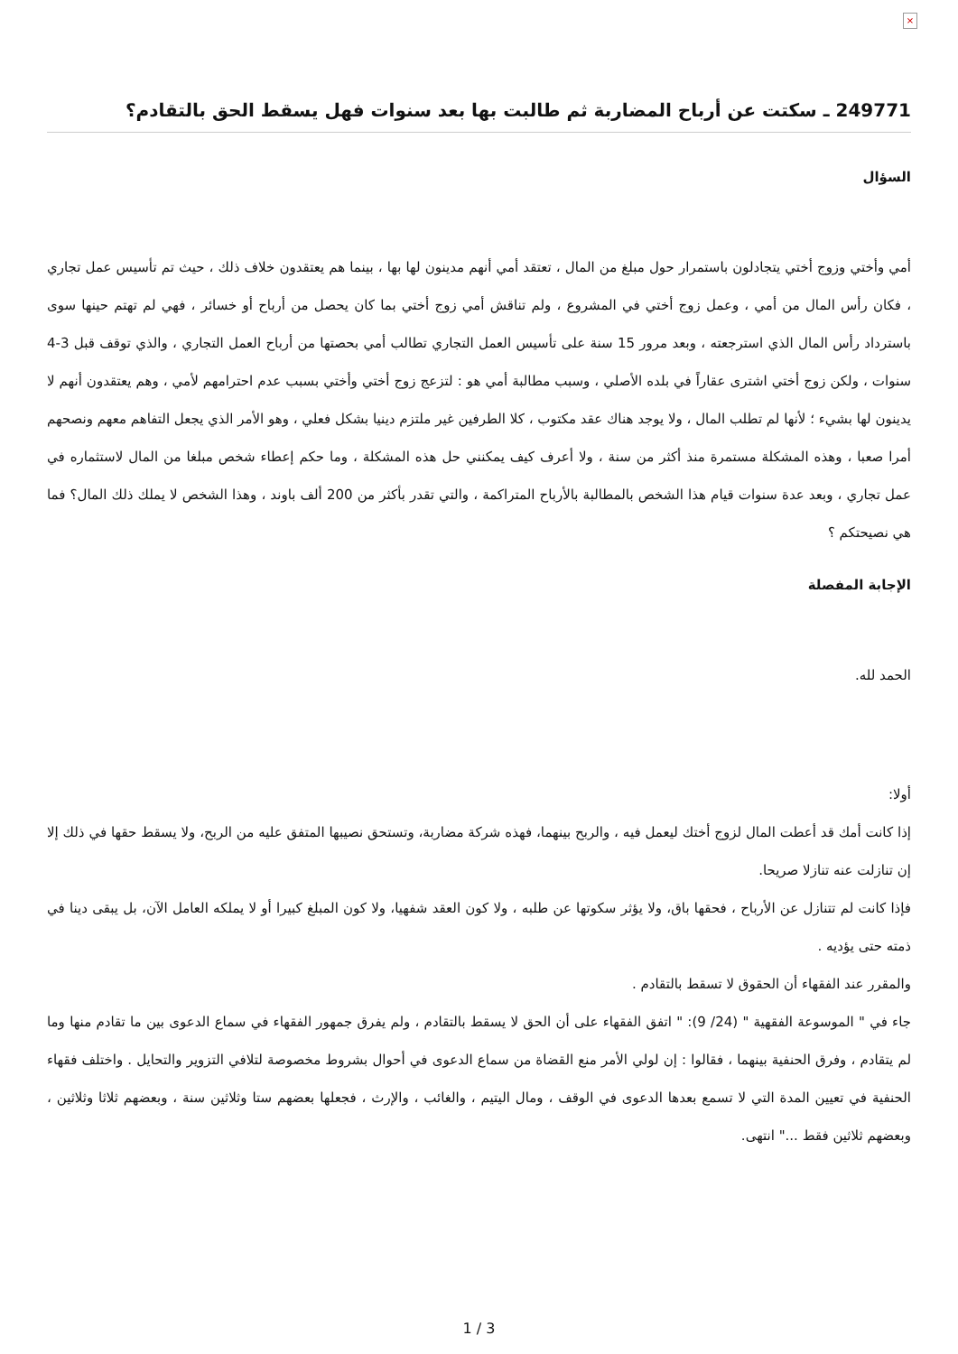×
249771 ـ سكتت عن أرباح المضاربة ثم طالبت بها بعد سنوات فهل يسقط الحق بالتقادم؟
السؤال
أمي وأختي وزوج أختي يتجادلون باستمرار حول مبلغ من المال ، تعتقد أمي أنهم مدينون لها بها ، بينما هم يعتقدون خلاف ذلك ، حيث تم تأسيس عمل تجاري ، فكان رأس المال من أمي ، وعمل زوج أختي في المشروع ، ولم تناقش أمي زوج أختي بما كان يحصل من أرباح أو خسائر ، فهي لم تهتم حينها سوى باسترداد رأس المال الذي استرجعته ، وبعد مرور 15 سنة على تأسيس العمل التجاري تطالب أمي بحصتها من أرباح العمل التجاري ، والذي توقف قبل 3-4 سنوات ، ولكن زوج أختي اشترى عقاراً في بلده الأصلي ، وسبب مطالبة أمي هو : لتزعج زوج أختي وأختي بسبب عدم احترامهم لأمي ، وهم يعتقدون أنهم لا يدينون لها بشيء ؛ لأنها لم تطلب المال ، ولا يوجد هناك عقد مكتوب ، كلا الطرفين غير ملتزم دينيا بشكل فعلي ، وهو الأمر الذي يجعل التفاهم معهم ونصحهم أمرا صعبا ، وهذه المشكلة مستمرة منذ أكثر من سنة ، ولا أعرف كيف يمكنني حل هذه المشكلة ، وما حكم إعطاء شخص مبلغا من المال لاستثماره في عمل تجاري ، وبعد عدة سنوات قيام هذا الشخص بالمطالبة بالأرباح المتراكمة ، والتي تقدر بأكثر من 200 ألف باوند ، وهذا الشخص لا يملك ذلك المال؟ فما هي نصيحتكم ؟
الإجابة المفصلة
الحمد لله.
أولا:
إذا كانت أمك قد أعطت المال لزوج أختك ليعمل فيه ، والربح بينهما، فهذه شركة مضاربة، وتستحق نصيبها المتفق عليه من الربح، ولا يسقط حقها في ذلك إلا إن تنازلت عنه تنازلا صريحا.
فإذا كانت لم تتنازل عن الأرباح ، فحقها باق، ولا يؤثر سكوتها عن طلبه ، ولا كون العقد شفهيا، ولا كون المبلغ كبيرا أو لا يملكه العامل الآن، بل يبقى دينا في ذمته حتى يؤديه .
والمقرر عند الفقهاء أن الحقوق لا تسقط بالتقادم .
جاء في " الموسوعة الفقهية " (24/ 9): " اتفق الفقهاء على أن الحق لا يسقط بالتقادم ، ولم يفرق جمهور الفقهاء في سماع الدعوى بين ما تقادم منها وما لم يتقادم ، وفرق الحنفية بينهما ، فقالوا : إن لولي الأمر منع القضاة من سماع الدعوى في أحوال بشروط مخصوصة لتلافي التزوير والتحايل . واختلف فقهاء الحنفية في تعيين المدة التي لا تسمع بعدها الدعوى في الوقف ، ومال اليتيم ، والغائب ، والإرث ، فجعلها بعضهم ستا وثلاثين سنة ، وبعضهم ثلاثا وثلاثين ، وبعضهم ثلاثين فقط ..." انتهى.
1 / 3